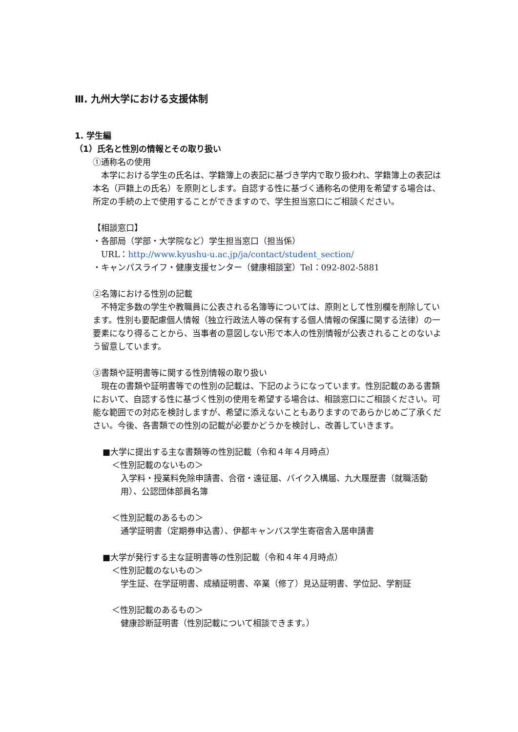Ⅲ. 九州大学における支援体制
1. 学生編
（1）氏名と性別の情報とその取り扱い
①通称名の使用
　本学における学生の氏名は、学籍簿上の表記に基づき学内で取り扱われ、学籍簿上の表記は本名（戸籍上の氏名）を原則とします。自認する性に基づく通称名の使用を希望する場合は、所定の手続の上で使用することができますので、学生担当窓口にご相談ください。
【相談窓口】
・各部局（学部・大学院など）学生担当窓口（担当係）
　URL：http://www.kyushu-u.ac.jp/ja/contact/student_section/
・キャンパスライフ・健康支援センター（健康相談室）Tel：092-802-5881
②名簿における性別の記載
　不特定多数の学生や教職員に公表される名簿等については、原則として性別欄を削除しています。性別も要配慮個人情報（独立行政法人等の保有する個人情報の保護に関する法律）の一要素になり得ることから、当事者の意図しない形で本人の性別情報が公表されることのないよう留意しています。
③書類や証明書等に関する性別情報の取り扱い
　現在の書類や証明書等での性別の記載は、下記のようになっています。性別記載のある書類において、自認する性に基づく性別の使用を希望する場合は、相談窓口にご相談ください。可能な範囲での対応を検討しますが、希望に添えないこともありますのであらかじめご了承ください。今後、各書類での性別の記載が必要かどうかを検討し、改善していきます。
■大学に提出する主な書類等の性別記載（令和４年４月時点）
＜性別記載のないもの＞
入学料・授業料免除申請書、合宿・遠征届、バイク入構届、九大履歴書（就職活動用）、公認団体部員名簿
＜性別記載のあるもの＞
通学証明書（定期券申込書）、伊都キャンパス学生寄宿舎入居申請書
■大学が発行する主な証明書等の性別記載（令和４年４月時点）
＜性別記載のないもの＞
学生証、在学証明書、成績証明書、卒業（修了）見込証明書、学位記、学割証
＜性別記載のあるもの＞
健康診断証明書（性別記載について相談できます。）